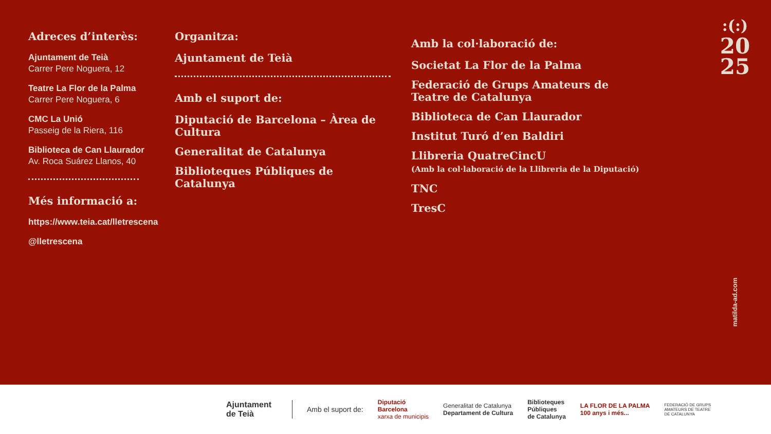Adreces d’interès:
Ajuntament de Teià
Carrer Pere Noguera, 12
Teatre La Flor de la Palma
Carrer Pere Noguera, 6
CMC La Unió
Passeig de la Riera, 116
Biblioteca de Can Llaurador
Av. Roca Suárez Llanos, 40
Més informació a:
https://www.teia.cat/lletrescena
@lletrescena
Organitza:
Ajuntament de Teià
Amb el suport de:
Diputació de Barcelona – Àrea de Cultura
Generalitat de Catalunya
Biblioteques Públiques de Catalunya
Amb la col·laboració de:
Societat La Flor de la Palma
Federació de Grups Amateurs de Teatre de Catalunya
Biblioteca de Can Llaurador
Institut Turó d’en Baldiri
Llibreria QuatreCincU
(Amb la col·laboració de la Llibreria de la Diputació)
TNC
TresC
:(:)
20
25
matilda-ad.com
Ajuntament
de Teià
Amb el suport de:
Diputació
Barcelona
xarxa de municipis
Generalitat de Catalunya
Departament de Cultura
Biblioteques
Públiques
de Catalunya
LA FLOR DE LA PALMA
100 anys i més...
FEDERACIÓ DE GRUPS
AMATEURS DE TEATRE
DE CATALUNYA